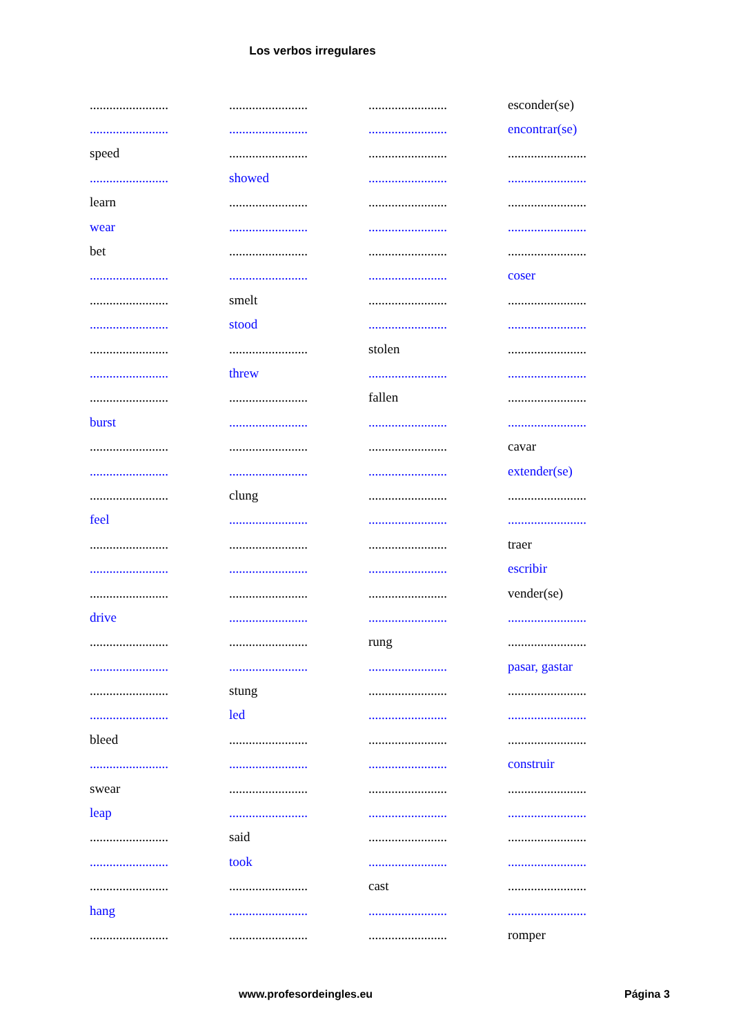Los verbos irregulares
| ........................ | ........................ | ........................ | esconder(se) |
| ........................ | ........................ | ........................ | encontrar(se) |
| speed | ........................ | ........................ | ........................ |
| ........................ | showed | ........................ | ........................ |
| learn | ........................ | ........................ | ........................ |
| wear | ........................ | ........................ | ........................ |
| bet | ........................ | ........................ | ........................ |
| ........................ | ........................ | ........................ | coser |
| ........................ | smelt | ........................ | ........................ |
| ........................ | stood | ........................ | ........................ |
| ........................ | ........................ | stolen | ........................ |
| ........................ | threw | ........................ | ........................ |
| ........................ | ........................ | fallen | ........................ |
| burst | ........................ | ........................ | ........................ |
| ........................ | ........................ | ........................ | cavar |
| ........................ | ........................ | ........................ | extender(se) |
| ........................ | clung | ........................ | ........................ |
| feel | ........................ | ........................ | ........................ |
| ........................ | ........................ | ........................ | traer |
| ........................ | ........................ | ........................ | escribir |
| ........................ | ........................ | ........................ | vender(se) |
| drive | ........................ | ........................ | ........................ |
| ........................ | ........................ | rung | ........................ |
| ........................ | ........................ | ........................ | pasar, gastar |
| ........................ | stung | ........................ | ........................ |
| ........................ | led | ........................ | ........................ |
| bleed | ........................ | ........................ | ........................ |
| ........................ | ........................ | ........................ | construir |
| swear | ........................ | ........................ | ........................ |
| leap | ........................ | ........................ | ........................ |
| ........................ | said | ........................ | ........................ |
| ........................ | took | ........................ | ........................ |
| ........................ | ........................ | cast | ........................ |
| hang | ........................ | ........................ | ........................ |
| ........................ | ........................ | ........................ | romper |
www.profesordeingles.eu Página 3